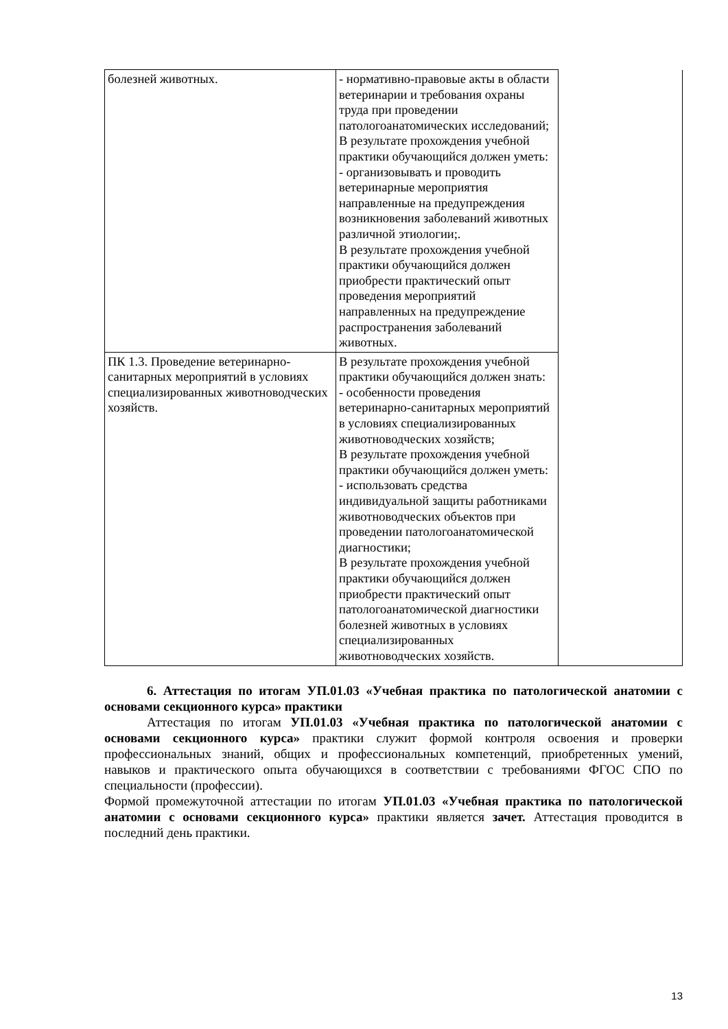| болезней животных. | - нормативно-правовые акты в области ветеринарии и требования охраны труда при проведении патологоанатомических исследований; В результате прохождения учебной практики обучающийся должен уметь: - организовывать и проводить ветеринарные мероприятия направленные на предупреждения возникновения заболеваний животных различной этиологии;. В результате прохождения учебной практики обучающийся должен приобрести практический опыт проведения мероприятий направленных на предупреждение распространения заболеваний животных. | |
| ПК 1.3. Проведение ветеринарно-санитарных мероприятий в условиях специализированных животноводческих хозяйств. | В результате прохождения учебной практики обучающийся должен знать: - особенности проведения ветеринарно-санитарных мероприятий в условиях специализированных животноводческих хозяйств; В результате прохождения учебной практики обучающийся должен уметь: - использовать средства индивидуальной защиты работниками животноводческих объектов при проведении патологоанатомической диагностики; В результате прохождения учебной практики обучающийся должен приобрести практический опыт патологоанатомической диагностики болезней животных в условиях специализированных животноводческих хозяйств. | |
6. Аттестация по итогам УП.01.03 «Учебная практика по патологической анатомии с основами секционного курса» практики
Аттестация по итогам УП.01.03 «Учебная практика по патологической анатомии с основами секционного курса» практики служит формой контроля освоения и проверки профессиональных знаний, общих и профессиональных компетенций, приобретенных умений, навыков и практического опыта обучающихся в соответствии с требованиями ФГОС СПО по специальности (профессии).
Формой промежуточной аттестации по итогам УП.01.03 «Учебная практика по патологической анатомии с основами секционного курса» практики является зачет. Аттестация проводится в последний день практики.
13